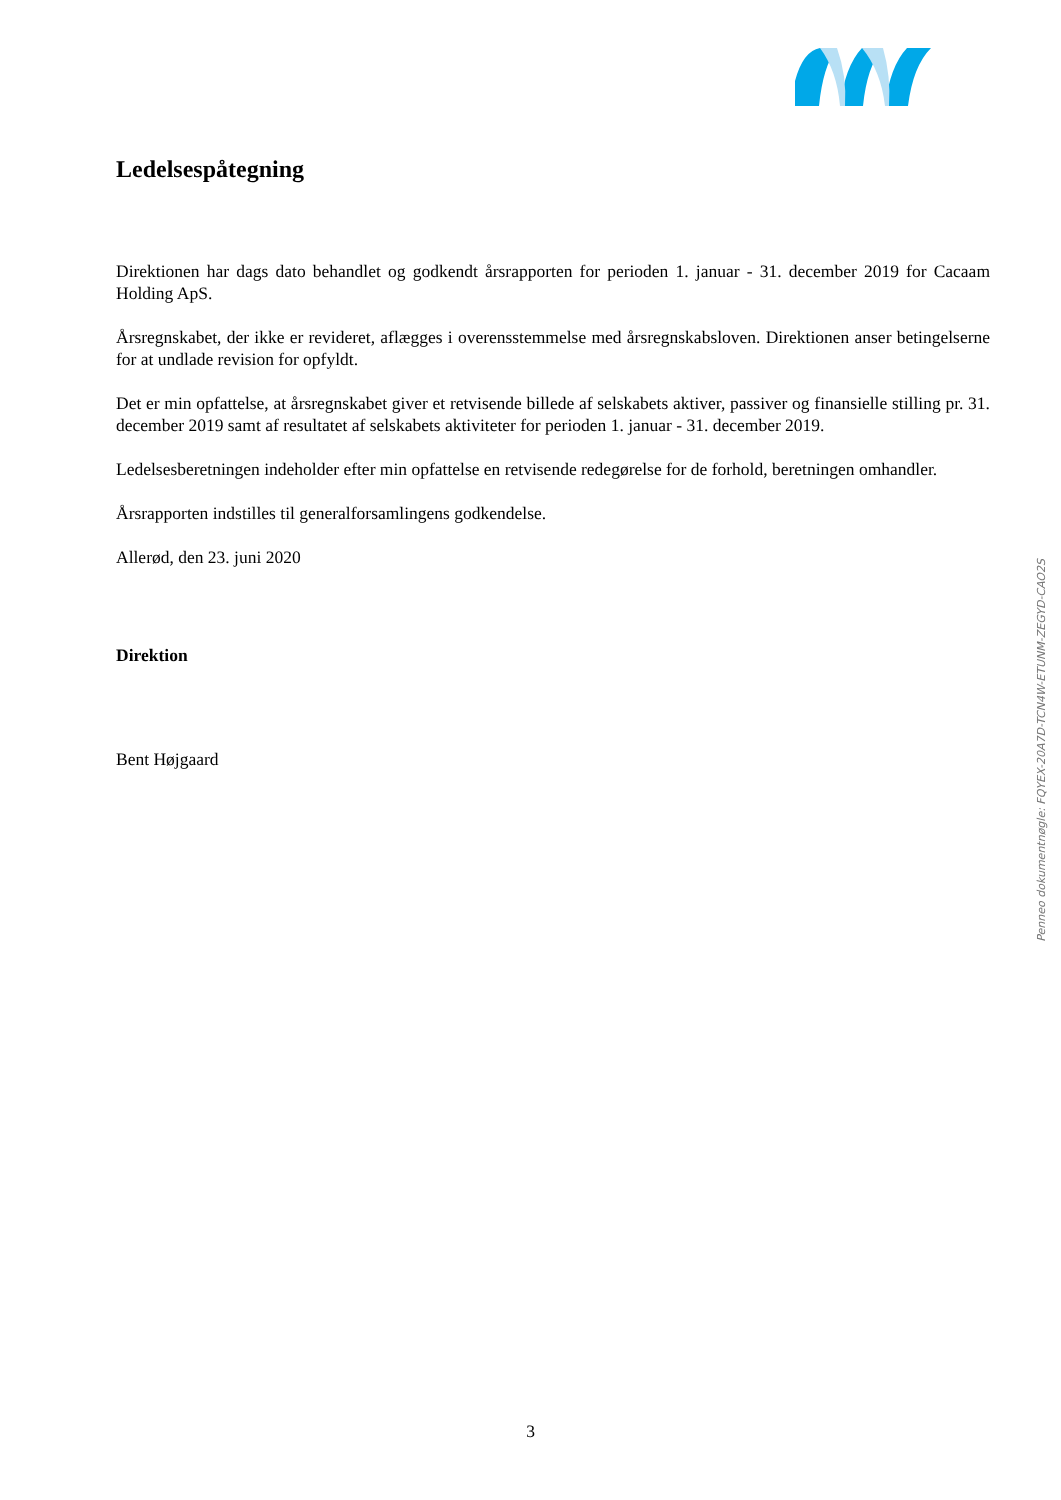Ledelsespåtegning
Direktionen har dags dato behandlet og godkendt årsrapporten for perioden 1. januar - 31. december 2019 for Cacaam Holding ApS.
Årsregnskabet, der ikke er revideret, aflægges i overensstemmelse med årsregnskabsloven. Direktionen anser betingelserne for at undlade revision for opfyldt.
Det er min opfattelse, at årsregnskabet giver et retvisende billede af selskabets aktiver, passiver og finansielle stilling pr. 31. december 2019 samt af resultatet af selskabets aktiviteter for perioden 1. januar - 31. december 2019.
Ledelsesberetningen indeholder efter min opfattelse en retvisende redegørelse for de forhold, beretningen omhandler.
Årsrapporten indstilles til generalforsamlingens godkendelse.
Allerød, den 23. juni 2020
Direktion
Bent Højgaard
Penneo dokumentnøgle: FQYEX-20A7D-TCN4W-ETUNM-ZEGYD-CAO2S
3